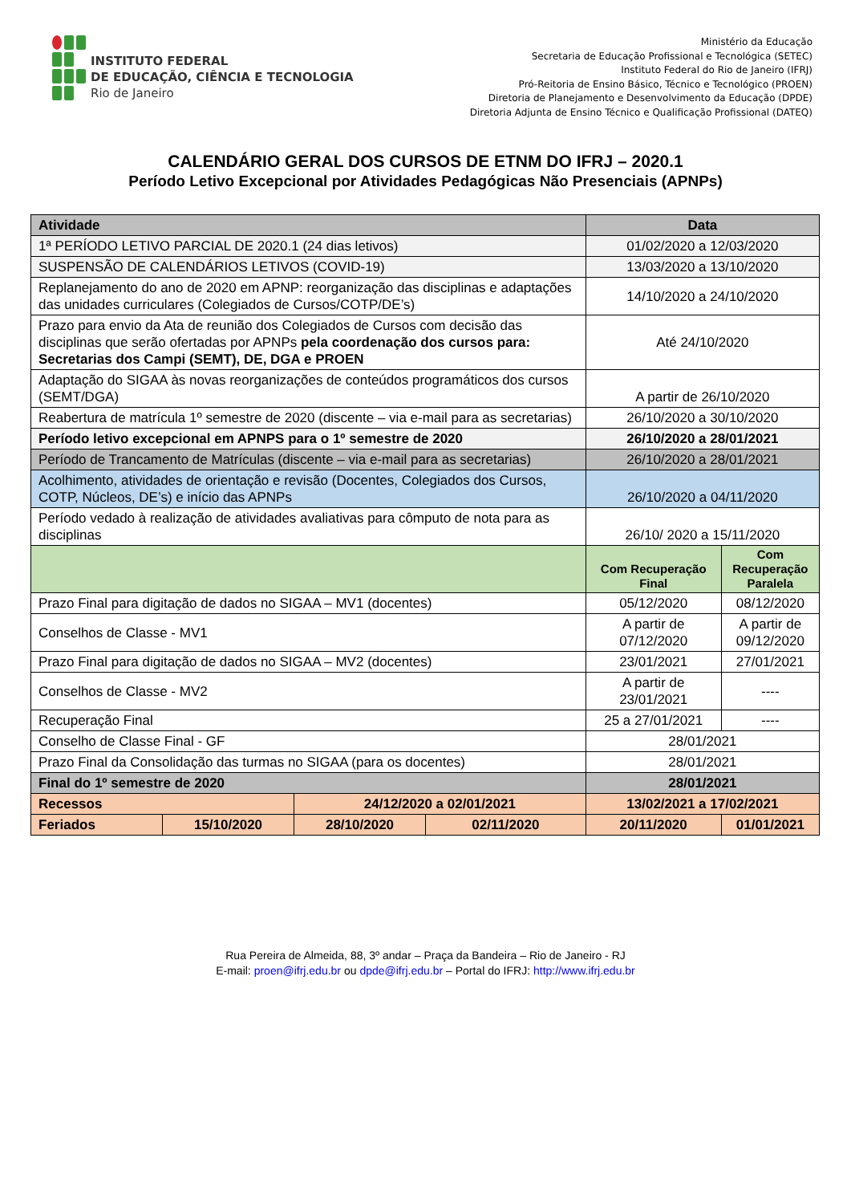INSTITUTO FEDERAL
DE EDUCAÇÃO, CIÊNCIA E TECNOLOGIA
Rio de Janeiro
Ministério da Educação
Secretaria de Educação Profissional e Tecnológica (SETEC)
Instituto Federal do Rio de Janeiro (IFRJ)
Pró-Reitoria de Ensino Básico, Técnico e Tecnológico (PROEN)
Diretoria de Planejamento e Desenvolvimento da Educação (DPDE)
Diretoria Adjunta de Ensino Técnico e Qualificação Profissional (DATEQ)
CALENDÁRIO GERAL DOS CURSOS DE ETNM DO IFRJ – 2020.1
Período Letivo Excepcional por Atividades Pedagógicas Não Presenciais (APNPs)
| Atividade | | | | Data | |
| --- | --- | --- | --- | --- | --- |
| 1ª PERÍODO LETIVO PARCIAL DE 2020.1 (24 dias letivos) | | | | 01/02/2020 a 12/03/2020 | |
| SUSPENSÃO DE CALENDÁRIOS LETIVOS (COVID-19) | | | | 13/03/2020 a 13/10/2020 | |
| Replanejamento do ano de 2020 em APNP: reorganização das disciplinas e adaptações das unidades curriculares (Colegiados de Cursos/COTP/DE’s) | | | | 14/10/2020 a 24/10/2020 | |
| Prazo para envio da Ata de reunião dos Colegiados de Cursos com decisão das disciplinas que serão ofertadas por APNPs pela coordenação dos cursos para: Secretarias dos Campi (SEMT), DE, DGA e PROEN | | | | Até 24/10/2020 | |
| Adaptação do SIGAA às novas reorganizações de conteúdos programáticos dos cursos (SEMT/DGA) | | | | A partir de 26/10/2020 | |
| Reabertura de matrícula 1º semestre de 2020 (discente – via e-mail para as secretarias) | | | | 26/10/2020 a 30/10/2020 | |
| Período letivo excepcional em APNPS para o 1º semestre de 2020 | | | | 26/10/2020 a 28/01/2021 | |
| Período de Trancamento de Matrículas (discente – via e-mail para as secretarias) | | | | 26/10/2020 a 28/01/2021 | |
| Acolhimento, atividades de orientação e revisão (Docentes, Colegiados dos Cursos, COTP, Núcleos, DE’s) e início das APNPs | | | | 26/10/2020 a 04/11/2020 | |
| Período vedado à realização de atividades avaliativas para cômputo de nota para as disciplinas | | | | 26/10/ 2020 a 15/11/2020 | |
| | | | | Com Recuperação Final | Com Recuperação Paralela |
| Prazo Final para digitação de dados no SIGAA – MV1 (docentes) | | | | 05/12/2020 | 08/12/2020 |
| Conselhos de Classe - MV1 | | | | A partir de 07/12/2020 | A partir de 09/12/2020 |
| Prazo Final para digitação de dados no SIGAA – MV2 (docentes) | | | | 23/01/2021 | 27/01/2021 |
| Conselhos de Classe - MV2 | | | | A partir de 23/01/2021 | ---- |
| Recuperação Final | | | | 25 a 27/01/2021 | ---- |
| Conselho de Classe Final - GF | | | | 28/01/2021 | |
| Prazo Final da Consolidação das turmas no SIGAA (para os docentes) | | | | 28/01/2021 | |
| Final do 1º semestre de 2020 | | | | 28/01/2021 | |
| Recessos | | 24/12/2020 a 02/01/2021 | | 13/02/2021 a 17/02/2021 | |
| Feriados | 15/10/2020 | 28/10/2020 | 02/11/2020 | 20/11/2020 | 01/01/2021 |
Rua Pereira de Almeida, 88, 3º andar – Praça da Bandeira – Rio de Janeiro - RJ
E-mail: proen@ifrj.edu.br ou dpde@ifrj.edu.br – Portal do IFRJ: http://www.ifrj.edu.br